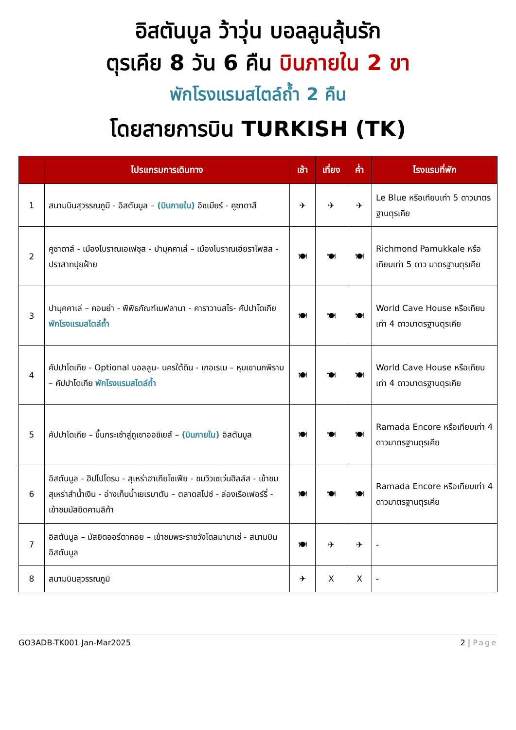อิสตันบูล ว้าวุ่น บอลลูนลุ้นรัก
ตุรเคีย 8 วัน 6 คืน บินภายใน 2 ขา
พักโรงแรมสไตล์ถ้ำ 2 คืน
โดยสายการบิน TURKISH (TK)
| | โปรแกรมการเดินทาง | เช้า | เที่ยง | ค่ำ | โรงแรมที่พัก |
| --- | --- | --- | --- | --- | --- |
| 1 | สนามบินสุวรรณภูมิ - อิสตันบูล – (บินภายใน) อิซเมียร์ - คูซาดาสึ | ✈ | ✈ | ✈ | Le Blue หรือเทียบเท่า 5 ดาวมาตรฐานตุรเคีย |
| 2 | คูซาดาสึ - เมืองโบราณเอเฟซุส - ปามุคคาเล่ – เมืองโบราณเฮียราโพลิส - ปราสาทปุยฝ้าย | 🍽 | 🍽 | 🍽 | Richmond Pamukkale หรือเทียบเท่า 5 ดาว มาตรฐานตุรเคีย |
| 3 | ปามุคคาเล่ – คอนย่า - พิพิธภัณฑ์เมฟลานา - คาราวานสไร- คัปปาโดเกีย พักโรงแรมสไตล์ถ้ำ | 🍽 | 🍽 | 🍽 | World Cave House หรือเทียบเท่า 4 ดาวมาตรฐานตุรเคีย |
| 4 | คัปปาโดเกีย - Optional บอลลูน- นครใต้ดิน - เกอเรเม – หุบเขานกพิราบ – คัปปาโดเกีย พักโรงแรมสไตล์ถ้ำ | 🍽 | 🍽 | 🍽 | World Cave House หรือเทียบเท่า 4 ดาวมาตรฐานตุรเคีย |
| 5 | คัปปาโดเกีย – ขึ้นกระเช้าสู่ภูเขาออซิเยส์ – (บินภายใน) อิสตันบูล | 🍽 | 🍽 | 🍽 | Ramada Encore หรือเทียบเท่า 4 ดาวมาตรฐานตุรเคีย |
| 6 | อิสตันบูล - ฮิปโปโดรม - สุเหร่าฮาเกียโซเฟีย - ชมวิวเซเว่นฮิลล์ส - เข้าชมสุเหร่าสำน้ำเงิน - อ่างเก็บน้ำเยเรบาตัน – ตลาดสไปซ์ - ล่องเรือเฟอร์รี่ - เข้าชมมัสยิดคามลิก้า | 🍽 | 🍽 | 🍽 | Ramada Encore หรือเทียบเท่า 4 ดาวมาตรฐานตุรเคีย |
| 7 | อิสตันบูล – มัสยิดออร์ตาคอย – เข้าชมพระราชวังโดลมาบาเช่ - สนามบินอิสตันบูล | 🍽 | ✈ | ✈ | - |
| 8 | สนามบินสุวรรณภูมิ | ✈ | X | X | - |
GO3ADB-TK001 Jan-Mar2025 2 | Page